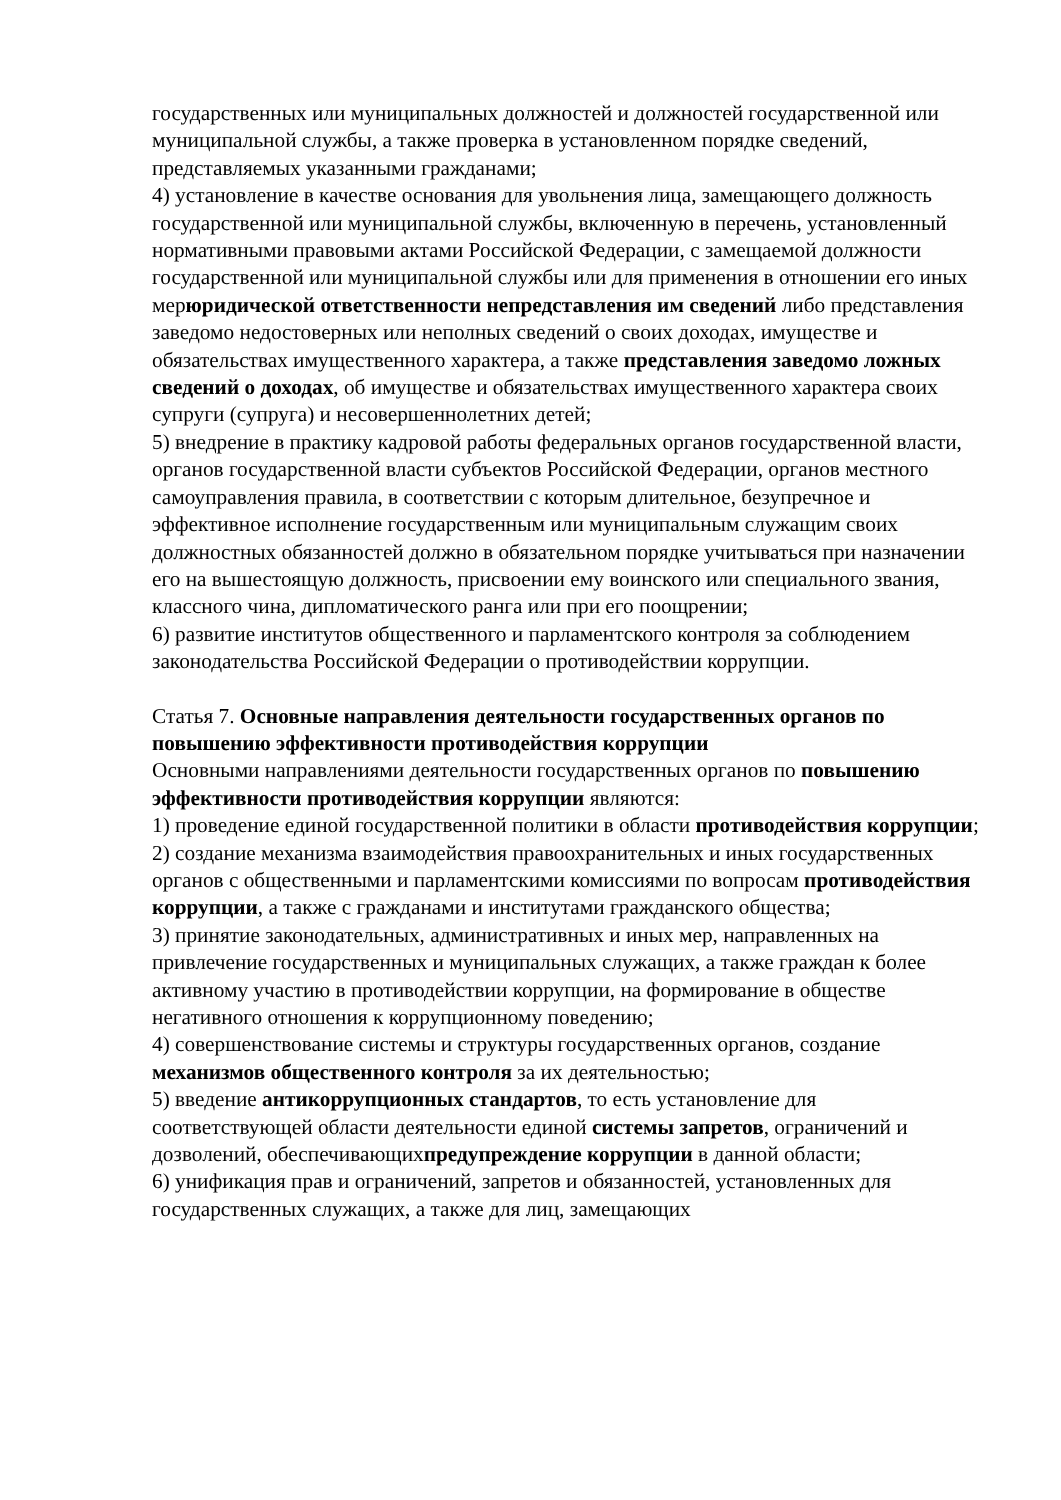государственных или муниципальных должностей и должностей государственной или муниципальной службы, а также проверка в установленном порядке сведений, представляемых указанными гражданами;
4) установление в качестве основания для увольнения лица, замещающего должность государственной или муниципальной службы, включенную в перечень, установленный нормативными правовыми актами Российской Федерации, с замещаемой должности государственной или муниципальной службы или для применения в отношении его иных мерюридической ответственности непредставления им сведений либо представления заведомо недостоверных или неполных сведений о своих доходах, имуществе и обязательствах имущественного характера, а также представления заведомо ложных сведений о доходах, об имуществе и обязательствах имущественного характера своих супруги (супруга) и несовершеннолетних детей;
5) внедрение в практику кадровой работы федеральных органов государственной власти, органов государственной власти субъектов Российской Федерации, органов местного самоуправления правила, в соответствии с которым длительное, безупречное и эффективное исполнение государственным или муниципальным служащим своих должностных обязанностей должно в обязательном порядке учитываться при назначении его на вышестоящую должность, присвоении ему воинского или специального звания, классного чина, дипломатического ранга или при его поощрении;
6) развитие институтов общественного и парламентского контроля за соблюдением законодательства Российской Федерации о противодействии коррупции.
Статья 7. Основные направления деятельности государственных органов по повышению эффективности противодействия коррупции
Основными направлениями деятельности государственных органов по повышению эффективности противодействия коррупции являются:
1) проведение единой государственной политики в области противодействия коррупции;
2) создание механизма взаимодействия правоохранительных и иных государственных органов с общественными и парламентскими комиссиями по вопросам противодействия коррупции, а также с гражданами и институтами гражданского общества;
3) принятие законодательных, административных и иных мер, направленных на привлечение государственных и муниципальных служащих, а также граждан к более активному участию в противодействии коррупции, на формирование в обществе негативного отношения к коррупционному поведению;
4) совершенствование системы и структуры государственных органов, создание механизмов общественного контроля за их деятельностью;
5) введение антикоррупционных стандартов, то есть установление для соответствующей области деятельности единой системы запретов, ограничений и дозволений, обеспечивающихпредупреждение коррупции в данной области;
6) унификация прав и ограничений, запретов и обязанностей, установленных для государственных служащих, а также для лиц, замещающих